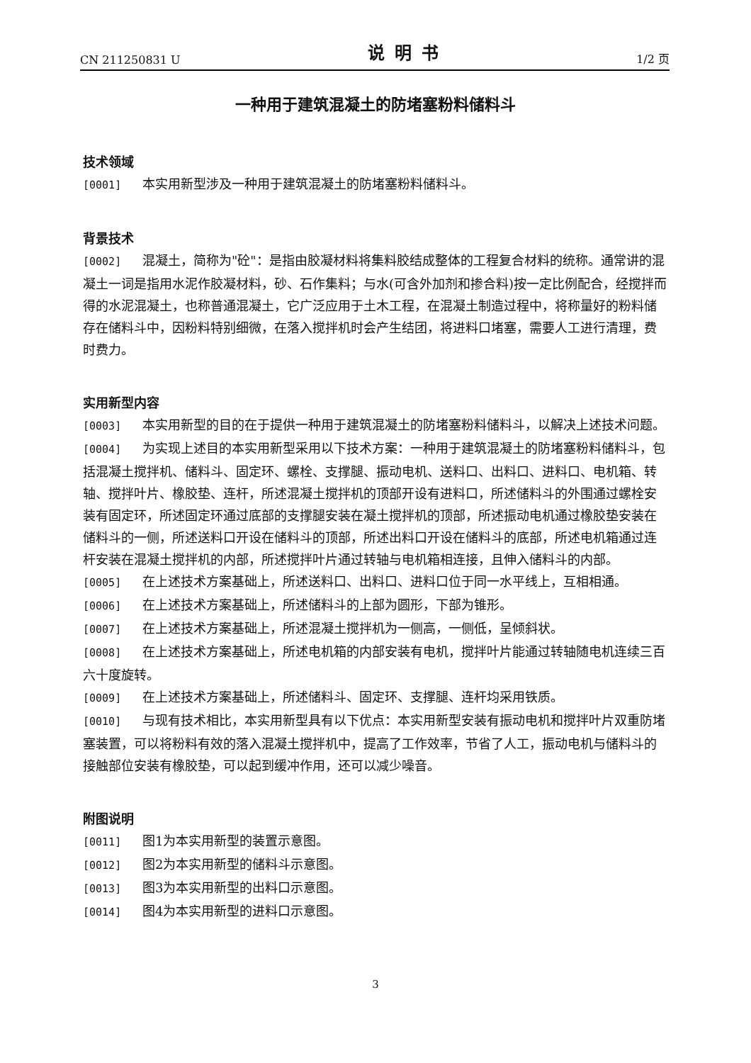CN 211250831 U 说明书 1/2 页
一种用于建筑混凝土的防堵塞粉料储料斗
技术领域
[0001] 本实用新型涉及一种用于建筑混凝土的防堵塞粉料储料斗。
背景技术
[0002] 混凝土，简称为"砼"：是指由胶凝材料将集料胶结成整体的工程复合材料的统称。通常讲的混凝土一词是指用水泥作胶凝材料，砂、石作集料；与水(可含外加剂和掺合料)按一定比例配合，经搅拌而得的水泥混凝土，也称普通混凝土，它广泛应用于土木工程，在混凝土制造过程中，将称量好的粉料储存在储料斗中，因粉料特别细微，在落入搅拌机时会产生结团，将进料口堵塞，需要人工进行清理，费时费力。
实用新型内容
[0003] 本实用新型的目的在于提供一种用于建筑混凝土的防堵塞粉料储料斗，以解决上述技术问题。
[0004] 为实现上述目的本实用新型采用以下技术方案：一种用于建筑混凝土的防堵塞粉料储料斗，包括混凝土搅拌机、储料斗、固定环、螺栓、支撑腿、振动电机、送料口、出料口、进料口、电机箱、转轴、搅拌叶片、橡胶垫、连杆，所述混凝土搅拌机的顶部开设有进料口，所述储料斗的外围通过螺栓安装有固定环，所述固定环通过底部的支撑腿安装在凝土搅拌机的顶部，所述振动电机通过橡胶垫安装在储料斗的一侧，所述送料口开设在储料斗的顶部，所述出料口开设在储料斗的底部，所述电机箱通过连杆安装在混凝土搅拌机的内部，所述搅拌叶片通过转轴与电机箱相连接，且伸入储料斗的内部。
[0005] 在上述技术方案基础上，所述送料口、出料口、进料口位于同一水平线上，互相相通。
[0006] 在上述技术方案基础上，所述储料斗的上部为圆形，下部为锥形。
[0007] 在上述技术方案基础上，所述混凝土搅拌机为一侧高，一侧低，呈倾斜状。
[0008] 在上述技术方案基础上，所述电机箱的内部安装有电机，搅拌叶片能通过转轴随电机连续三百六十度旋转。
[0009] 在上述技术方案基础上，所述储料斗、固定环、支撑腿、连杆均采用铁质。
[0010] 与现有技术相比，本实用新型具有以下优点：本实用新型安装有振动电机和搅拌叶片双重防堵塞装置，可以将粉料有效的落入混凝土搅拌机中，提高了工作效率，节省了人工，振动电机与储料斗的接触部位安装有橡胶垫，可以起到缓冲作用，还可以减少噪音。
附图说明
[0011] 图1为本实用新型的装置示意图。
[0012] 图2为本实用新型的储料斗示意图。
[0013] 图3为本实用新型的出料口示意图。
[0014] 图4为本实用新型的进料口示意图。
3